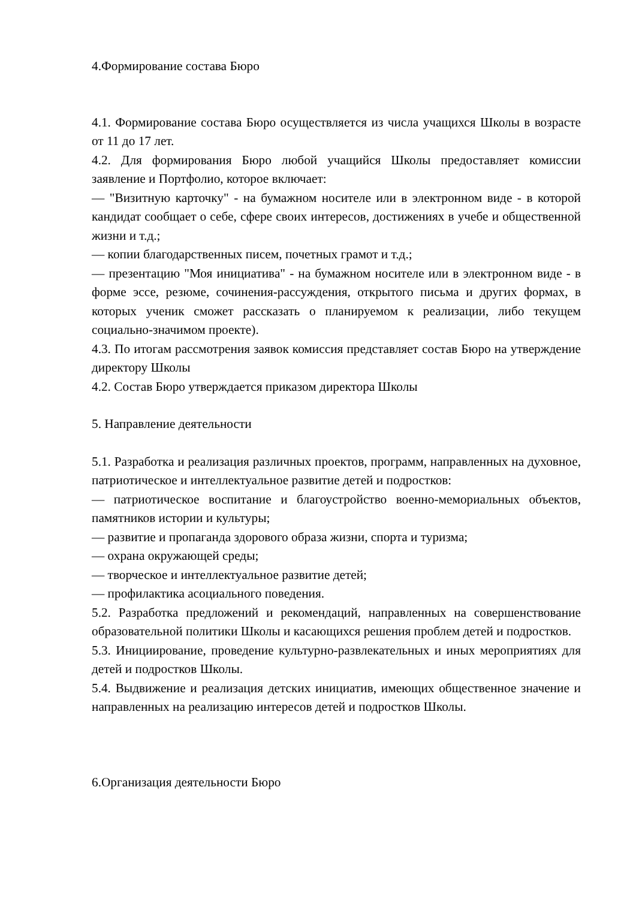4.Формирование состава Бюро
4.1. Формирование состава Бюро осуществляется из числа учащихся Школы в возрасте от 11 до 17 лет.
4.2. Для формирования Бюро любой учащийся Школы предоставляет комиссии заявление и Портфолио, которое включает:
— "Визитную карточку" - на бумажном носителе или в электронном виде - в которой кандидат сообщает о себе, сфере своих интересов, достижениях в учебе и общественной жизни и т.д.;
— копии благодарственных писем, почетных грамот и т.д.;
— презентацию "Моя инициатива" - на бумажном носителе или в электронном виде - в форме эссе, резюме, сочинения-рассуждения, открытого письма и других формах, в которых ученик сможет рассказать о планируемом к реализации, либо текущем социально-значимом проекте).
4.3. По итогам рассмотрения заявок комиссия представляет состав Бюро на утверждение директору Школы
4.2. Состав Бюро утверждается приказом директора Школы
5. Направление деятельности
5.1. Разработка и реализация различных проектов, программ, направленных на духовное, патриотическое и интеллектуальное развитие детей и подростков:
— патриотическое воспитание и благоустройство военно-мемориальных объектов, памятников истории и культуры;
— развитие и пропаганда здорового образа жизни, спорта и туризма;
— охрана окружающей среды;
— творческое и интеллектуальное развитие детей;
— профилактика асоциального поведения.
5.2. Разработка предложений и рекомендаций, направленных на совершенствование образовательной политики Школы и касающихся решения проблем детей и подростков.
5.3. Инициирование, проведение культурно-развлекательных и иных мероприятиях для детей и подростков Школы.
5.4. Выдвижение и реализация детских инициатив, имеющих общественное значение и направленных на реализацию интересов детей и подростков Школы.
6.Организация деятельности Бюро